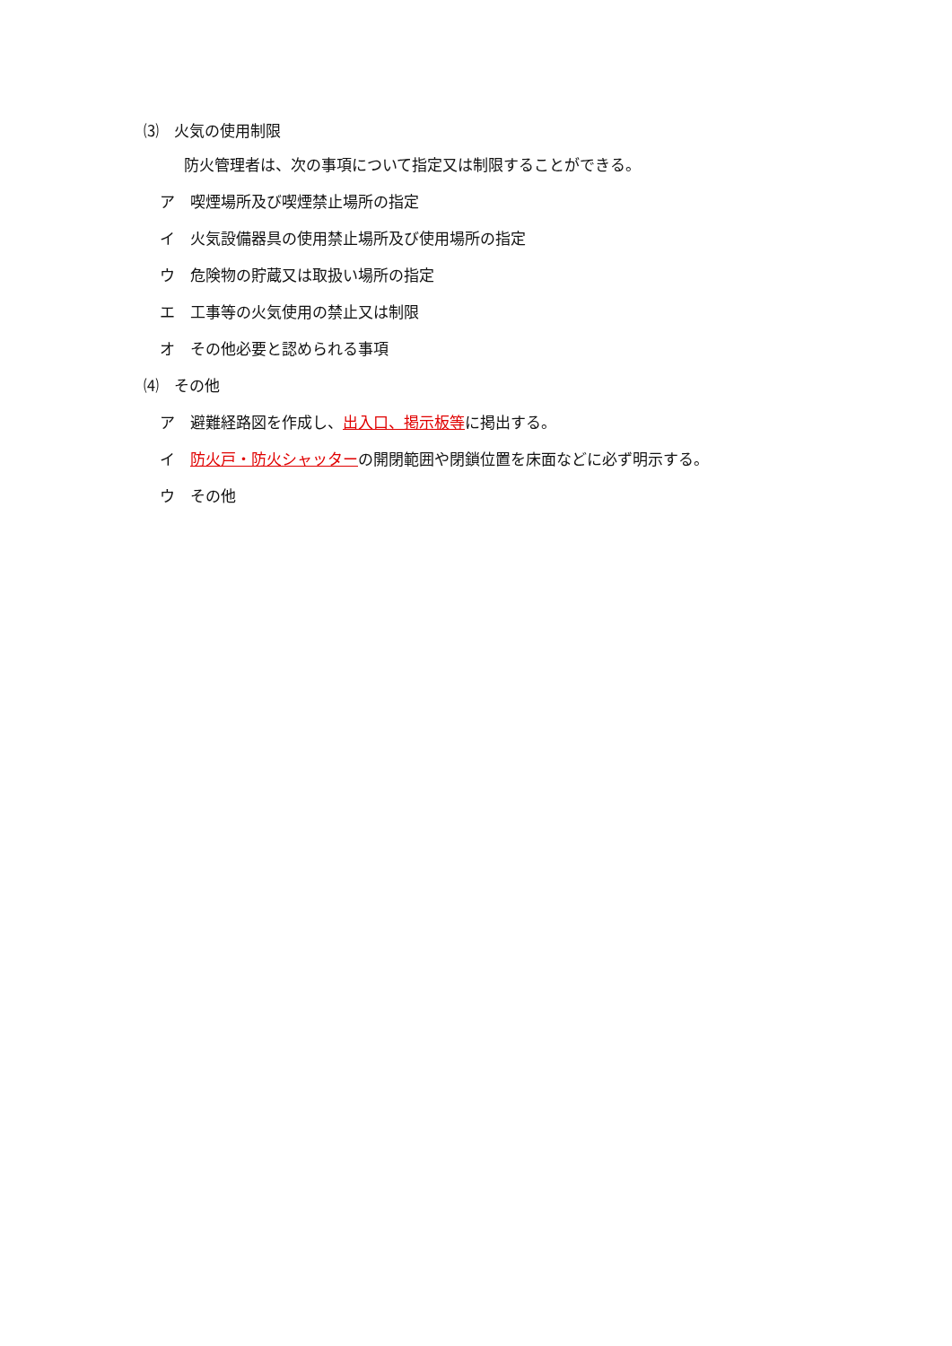⑶　火気の使用制限
防火管理者は、次の事項について指定又は制限することができる。
ア　喫煙場所及び喫煙禁止場所の指定
イ　火気設備器具の使用禁止場所及び使用場所の指定
ウ　危険物の貯蔵又は取扱い場所の指定
エ　工事等の火気使用の禁止又は制限
オ　その他必要と認められる事項
⑷　その他
ア　避難経路図を作成し、出入口、掲示板等に掲出する。
イ　防火戸・防火シャッターの開閉範囲や閉鎖位置を床面などに必ず明示する。
ウ　その他